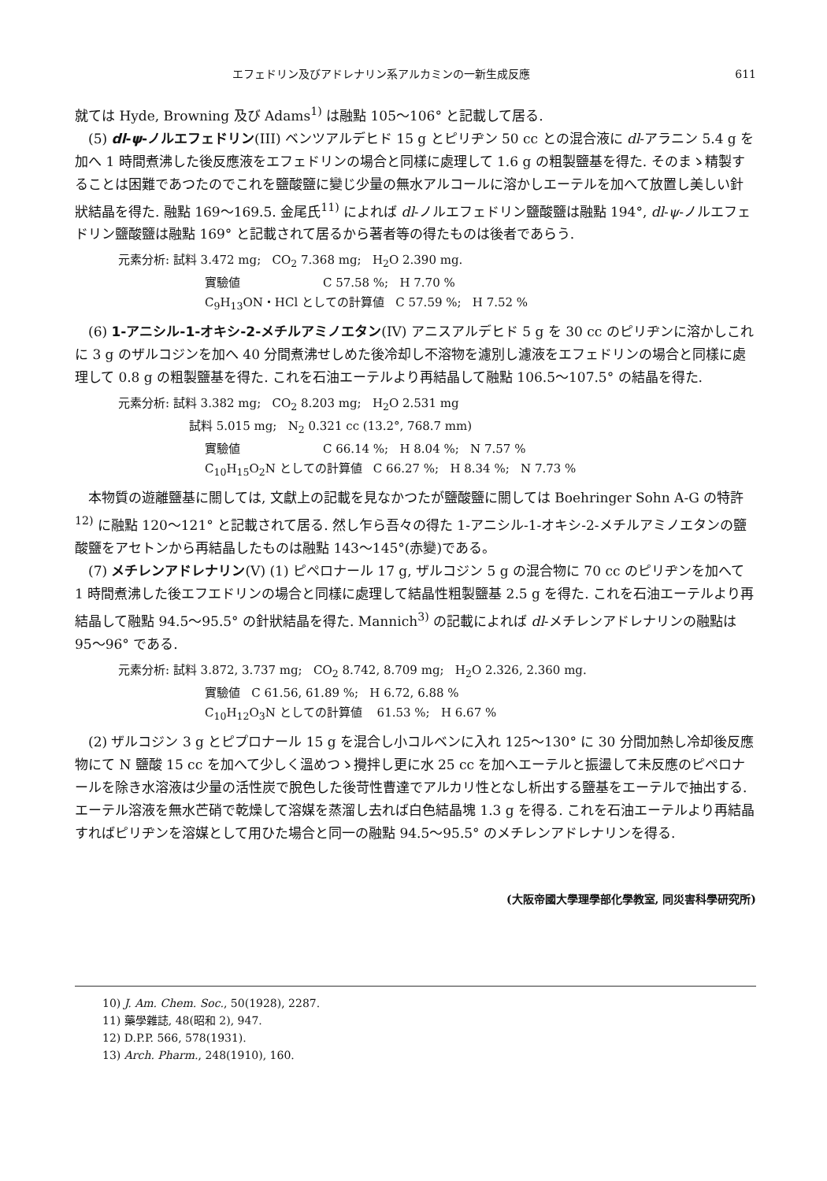エフェドリン及びアドレナリン系アルカミンの一新生成反應 611
就ては Hyde, Browning 及び Adams<sup>1)</sup> は融點 105～106° と記載して居る.
(5) dl-ψ-ノルエフェドリン(III) ベンツアルデヒド 15 g とピリヂン 50 cc との混合液に dl-アラニン 5.4 g を加へ 1 時間煮沸した後反應液をエフェドリンの場合と同樣に處理して 1.6 g の粗製鹽基を得た. そのまゝ精製することは困難であつたのでこれを鹽酸鹽に變じ少量の無水アルコールに溶かしエーテルを加へて放置し美しい針狀結晶を得た. 融點 169～169.5. 金尾氏<sup>11)</sup> によれば dl-ノルエフェドリン鹽酸鹽は融點 194°, dl-ψ-ノルエフェドリン鹽酸鹽は融點 169° と記載されて居るから著者等の得たものは後者であらう.
元素分析: 試料 3.472 mg; CO<sub>2</sub> 7.368 mg; H<sub>2</sub>O 2.390 mg.
實驗値 C 57.58 %; H 7.70 %
C<sub>9</sub>H<sub>13</sub>ON・HCl としての計算値 C 57.59 %; H 7.52 %
(6) 1-アニシル-1-オキシ-2-メチルアミノエタン(IV) アニスアルデヒド 5 g を 30 cc のピリヂンに溶かしこれに 3 g のザルコジンを加へ 40 分間煮沸せしめた後冷却し不溶物を濾別し濾液をエフェドリンの場合と同樣に處理して 0.8 g の粗製鹽基を得た. これを石油エーテルより再結晶して融點 106.5～107.5° の結晶を得た.
元素分析: 試料 3.382 mg; CO<sub>2</sub> 8.203 mg; H<sub>2</sub>O 2.531 mg
試料 5.015 mg; N<sub>2</sub> 0.321 cc (13.2°, 768.7 mm)
實驗値 C 66.14 %; H 8.04 %; N 7.57 %
C<sub>10</sub>H<sub>15</sub>O<sub>2</sub>N としての計算値 C 66.27 %; H 8.34 %; N 7.73 %
本物質の遊離鹽基に關しては, 文獻上の記載を見なかつたが鹽酸鹽に關しては Boehringer Sohn A-G の特許<sup>12)</sup> に融點 120～121° と記載されて居る. 然し乍ら吾々の得た 1-アニシル-1-オキシ-2-メチルアミノエタンの鹽酸鹽をアセトンから再結晶したものは融點 143～145°(赤變)である。
(7) メチレンアドレナリン(V) (1) ピペロナール 17 g, ザルコジン 5 g の混合物に 70 cc のピリヂンを加へて 1 時間煮沸した後エフエドリンの場合と同樣に處理して結晶性粗製鹽基 2.5 g を得た. これを石油エーテルより再結晶して融點 94.5～95.5° の針狀結晶を得た. Mannich<sup>3)</sup> の記載によれば dl-メチレンアドレナリンの融點は 95～96° である.
元素分析: 試料 3.872, 3.737 mg; CO<sub>2</sub> 8.742, 8.709 mg; H<sub>2</sub>O 2.326, 2.360 mg.
實驗値 C 61.56, 61.89 %; H 6.72, 6.88 %
C<sub>10</sub>H<sub>12</sub>O<sub>3</sub>N としての計算値 61.53 %; H 6.67 %
(2) ザルコジン 3 g とピプロナール 15 g を混合し小コルベンに入れ 125～130° に 30 分間加熱し冷却後反應物にて N 鹽酸 15 cc を加へて少しく溫めつゝ攪拌し更に水 25 cc を加へエーテルと振盪して未反應のピペロナールを除き水溶液は少量の活性炭で脫色した後苛性曹達でアルカリ性となし析出する鹽基をエーテルで抽出する. エーテル溶液を無水芒硝で乾燥して溶媒を蒸溜し去れば白色結晶塊 1.3 g を得る. これを石油エーテルより再結晶すればピリヂンを溶媒として用ひた場合と同一の融點 94.5～95.5° のメチレンアドレナリンを得る.
(大阪帝國大學理學部化學教室, 同災害科學研究所)
10) J. Am. Chem. Soc., 50(1928), 2287.
11) 藥學雜誌, 48(昭和 2), 947.
12) D.P.P. 566, 578(1931).
13) Arch. Pharm., 248(1910), 160.